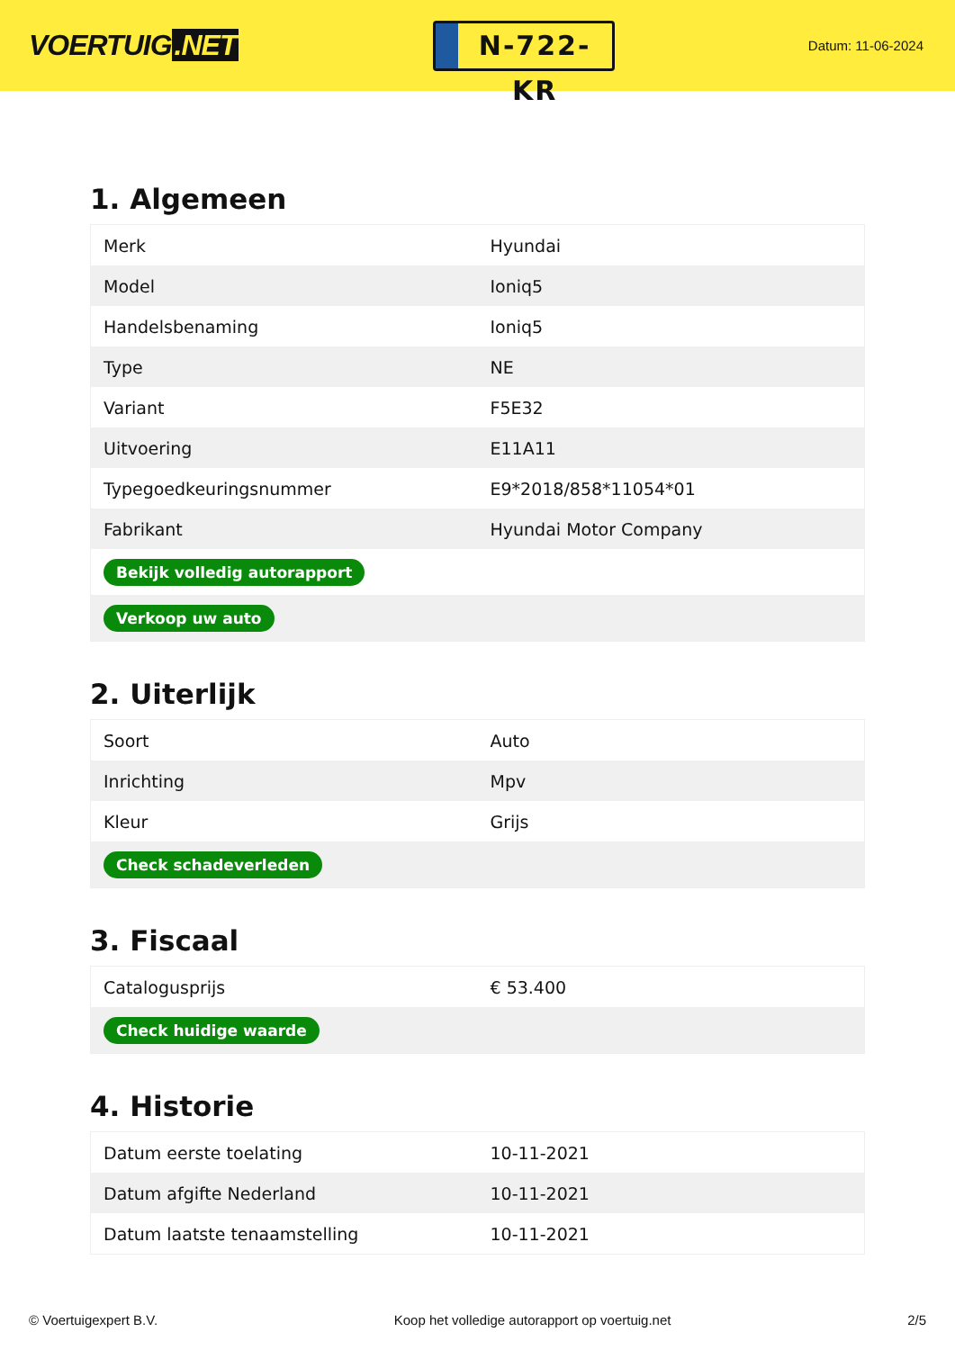VOERTUIG.NET
N-722-KR
Datum: 11-06-2024
1. Algemeen
| Merk | Hyundai |
| Model | Ioniq5 |
| Handelsbenaming | Ioniq5 |
| Type | NE |
| Variant | F5E32 |
| Uitvoering | E11A11 |
| Typegoedkeuringsnummer | E9*2018/858*11054*01 |
| Fabrikant | Hyundai Motor Company |
| Bekijk volledig autorapport | |
| Verkoop uw auto | |
2. Uiterlijk
| Soort | Auto |
| Inrichting | Mpv |
| Kleur | Grijs |
| Check schadeverleden | |
3. Fiscaal
| Catalogusprijs | € 53.400 |
| Check huidige waarde | |
4. Historie
| Datum eerste toelating | 10-11-2021 |
| Datum afgifte Nederland | 10-11-2021 |
| Datum laatste tenaamstelling | 10-11-2021 |
© Voertuigexpert B.V. Koop het volledige autorapport op voertuig.net 2/5